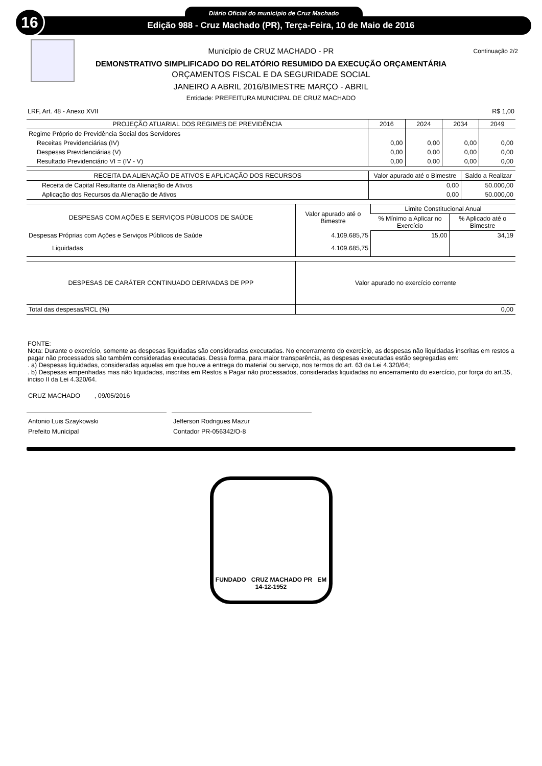16 Diário Oficial do município de Cruz Machado
Edição 988 - Cruz Machado (PR), Terça-Feira, 10 de Maio de 2016
Continuação 2/2
Município de CRUZ MACHADO - PR
DEMONSTRATIVO SIMPLIFICADO DO RELATÓRIO RESUMIDO DA EXECUÇÃO ORÇAMENTÁRIA
ORÇAMENTOS FISCAL E DA SEGURIDADE SOCIAL
JANEIRO A ABRIL 2016/BIMESTRE MARÇO - ABRIL
Entidade: PREFEITURA MUNICIPAL DE CRUZ MACHADO
LRF, Art. 48 - Anexo XVII R$ 1,00
| PROJEÇÃO ATUARIAL DOS REGIMES DE PREVIDÊNCIA | 2016 | 2024 | 2034 | 2049 |
| --- | --- | --- | --- | --- |
| Regime Próprio de Previdência Social dos Servidores | | | | |
| Receitas Previdenciárias (IV) | 0,00 | 0,00 | 0,00 | 0,00 |
| Despesas Previdenciárias (V) | 0,00 | 0,00 | 0,00 | 0,00 |
| Resultado Previdenciário VI = (IV - V) | 0,00 | 0,00 | 0,00 | 0,00 |
| RECEITA DA ALIENAÇÃO DE ATIVOS E APLICAÇÃO DOS RECURSOS | Valor apurado até o Bimestre | Saldo a Realizar |
| --- | --- | --- |
| Receita de Capital Resultante da Alienação de Ativos | 0,00 | 50.000,00 |
| Aplicação dos Recursos da Alienação de Ativos | 0,00 | 50.000,00 |
| DESPESAS COM AÇÕES E SERVIÇOS PÚBLICOS DE SAÚDE | Valor apurado até o Bimestre | Limite Constitucional Anual | |
| --- | --- | --- | --- |
| | | % Mínimo a Aplicar no Exercício | % Aplicado até o Bimestre |
| Despesas Próprias com Ações e Serviços Públicos de Saúde | 4.109.685,75 | 15,00 | 34,19 |
| Liquidadas | 4.109.685,75 | | |
| DESPESAS DE CARÁTER CONTINUADO DERIVADAS DE PPP | Valor apurado no exercício corrente |
| --- | --- |
| Total das despesas/RCL (%) | 0,00 |
FONTE:
Nota: Durante o exercício, somente as despesas liquidadas são consideradas executadas. No encerramento do exercício, as despesas não liquidadas inscritas em restos a pagar não processados são também consideradas executadas. Dessa forma, para maior transparência, as despesas executadas estão segregadas em:
. a) Despesas liquidadas, consideradas aquelas em que houve a entrega do material ou serviço, nos termos do art. 63 da Lei 4.320/64;
. b) Despesas empenhadas mas não liquidadas, inscritas em Restos a Pagar não processados, consideradas liquidadas no encerramento do exercício, por força do art.35, inciso II da Lei 4.320/64.
CRUZ MACHADO , 09/05/2016
Antonio Luis Szaykowski
Prefeito Municipal
Jefferson Rodrigues Mazur
Contador PR-056342/O-8
FUNDADO CRUZ MACHADO PR EM 14-12-1952